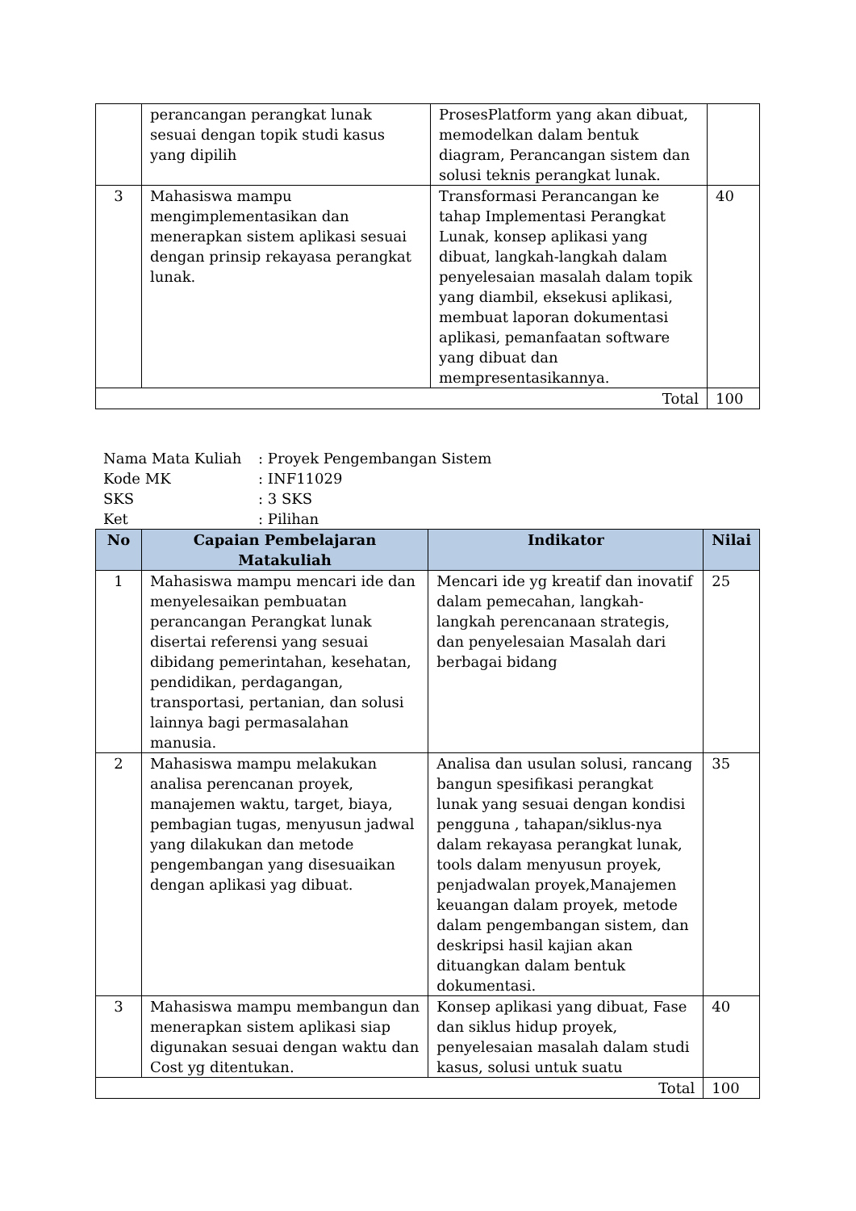| | perancangan perangkat lunak sesuai dengan topik studi kasus yang dipilih | ProsesPlatform yang akan dibuat, memodelkan dalam bentuk diagram, Perancangan sistem dan solusi teknis perangkat lunak. | |
| 3 | Mahasiswa mampu mengimplementasikan dan menerapkan sistem aplikasi sesuai dengan prinsip rekayasa perangkat lunak. | Transformasi Perancangan ke tahap Implementasi Perangkat Lunak, konsep aplikasi yang dibuat, langkah-langkah dalam penyelesaian masalah dalam topik yang diambil, eksekusi aplikasi, membuat laporan dokumentasi aplikasi, pemanfaatan software yang dibuat dan mempresentasikannya. | 40 |
| Total | | | 100 |
Nama Mata Kuliah: Proyek Pengembangan Sistem
Kode MK: INF11029
SKS: 3 SKS
Ket: Pilihan
| No | Capaian Pembelajaran Matakuliah | Indikator | Nilai |
| --- | --- | --- | --- |
| 1 | Mahasiswa mampu mencari ide dan menyelesaikan pembuatan perancangan Perangkat lunak disertai referensi yang sesuai dibidang pemerintahan, kesehatan, pendidikan, perdagangan, transportasi, pertanian, dan solusi lainnya bagi permasalahan manusia. | Mencari ide yg kreatif dan inovatif dalam pemecahan, langkah-langkah perencanaan strategis, dan penyelesaian Masalah dari berbagai bidang | 25 |
| 2 | Mahasiswa mampu melakukan analisa perencanan proyek, manajemen waktu, target, biaya, pembagian tugas, menyusun jadwal yang dilakukan dan metode pengembangan yang disesuaikan dengan aplikasi yag dibuat. | Analisa dan usulan solusi, rancang bangun spesifikasi perangkat lunak yang sesuai dengan kondisi pengguna , tahapan/siklus-nya dalam rekayasa perangkat lunak, tools dalam menyusun proyek, penjadwalan proyek,Manajemen keuangan dalam proyek, metode dalam pengembangan sistem, dan deskripsi hasil kajian akan dituangkan dalam bentuk dokumentasi. | 35 |
| 3 | Mahasiswa mampu membangun dan menerapkan sistem aplikasi siap digunakan sesuai dengan waktu dan Cost yg ditentukan. | Konsep aplikasi yang dibuat, Fase dan siklus hidup proyek, penyelesaian masalah dalam studi kasus, solusi untuk suatu | 40 |
| Total | | | 100 |